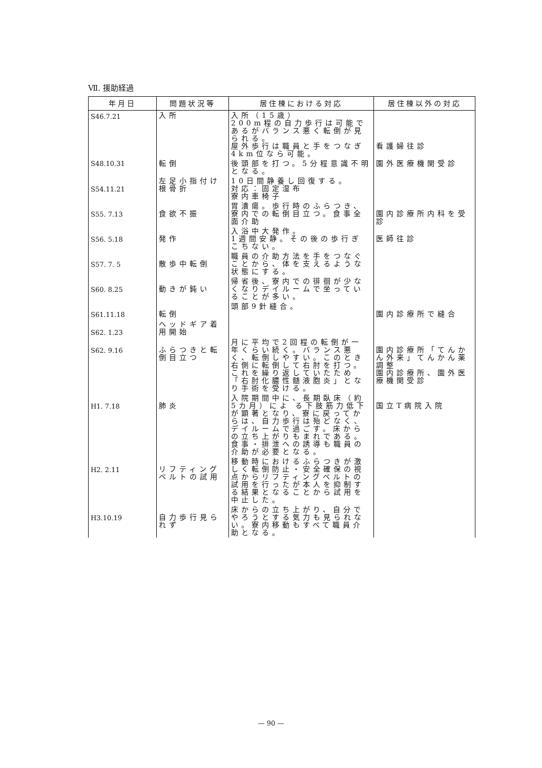Ⅶ. 援助経過
| 年月日 | 問題状況等 | 居住棟における対応 | 居住棟以外の対応 |
| --- | --- | --- | --- |
| S46.7.21 | 入所 | 入所（15歳） 200m程の自力歩行は可能であるがバランス悪く転倒が見られる。 屋外歩行は職員と手をつなぎ4km位なら可能。 | 看護婦往診 |
| S48.10.31 | 転倒 | 後頭部を打つ。5分程意識不明となる。 | 園外医療機関受診 |
| S54.11.21 | 左足小指付け根骨折 | 10日間静養し回復する。 対応：固定湿布 寮内車椅子 | |
| S55. 7.13 | 食欲不振 | 胃潰瘍。歩行時のふらつき、寮内での転倒目立つ。食事全面介助 | 園内診療所内科を受診 |
| S56. 5.18 | 発作 | 入浴中大発作。 1週間安静。その後の歩行ぎこちない。 | 医師往診 |
| S57. 7. 5 | 散歩中転倒 | 職員の介助方法を手をつなぐことから、体を支えるような状態にする。 | |
| S60. 8.25 | 動きが鈍い | 帰省後、寮内での徘徊が少なくなりデイルームで坐っていることが多い。 | |
| S61.11.18 | 転倒 | 頭部9針縫合。 | 園内診療所で縫合 |
| S62. 1.23 | ヘッドギア着用開始 | | |
| S62. 9.16 | ふらつきと転倒目立つ | 月に平均で2回程の転倒が一年くらい続く。バランス悪く、転倒しやすい。このとき右側に転倒して右肘を打つ。これを繰り返していたため「右肘化膿性髄液胞炎」となり手術を受ける。 | 園内診療所「てんかん外来」てんかん薬調整 園内診療所、園外医療機関受診 |
| H1. 7.18 | 肺炎 | 入院期間中に、長期臥床（約5カ月）によ る下肢筋力低下が顕著となり、寮に戻ってからは、自力歩行は殆どなく、デイルームで過ごす。床からの立ち上がりもまれである。食事・排泄への誘導も職員の介助が必要となる。 | 国立T病院入院 |
| H2. 2.11 | リフティングベルトの試用 | 移動時におけるふらつきが激しく転倒防止・安全確保の視点からリフティングベルトの試用を行ったが本人を抑制する結果となることから試用を中止した。 | |
| H3.10.19 | 自力歩行見られず | 床からの立ち上がり、自分でやろうとする気力も見られない。寮内移動もすべて職員介助となる。 | |
— 90 —